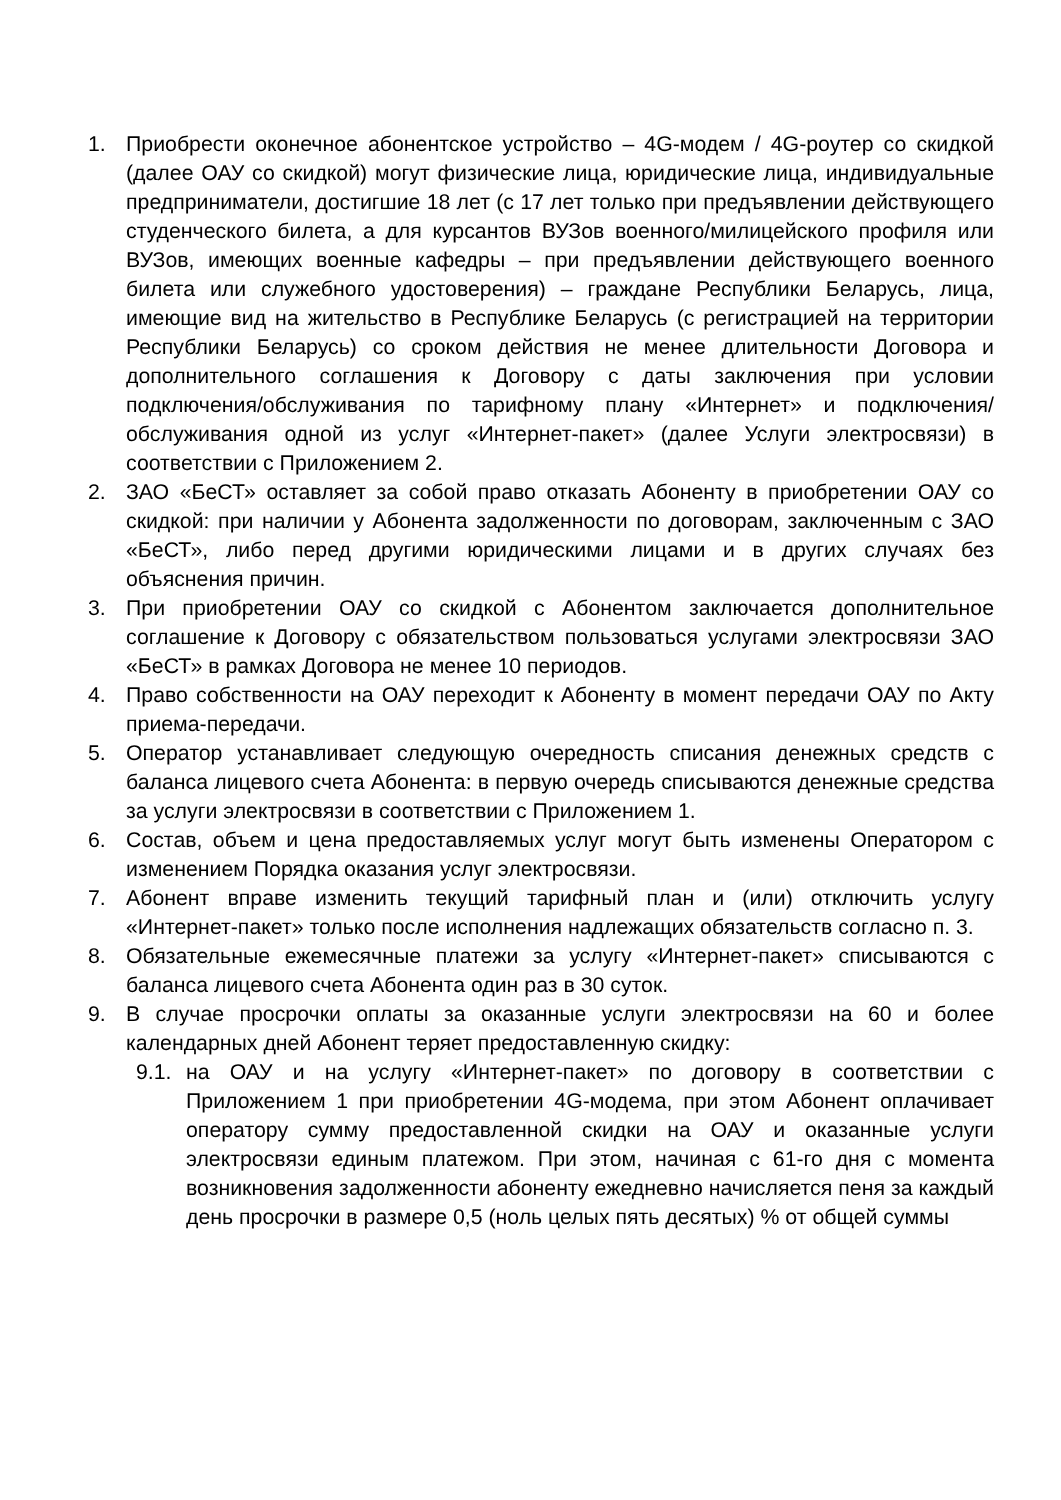1. Приобрести оконечное абонентское устройство – 4G-модем / 4G-роутер со скидкой (далее ОАУ со скидкой) могут физические лица, юридические лица, индивидуальные предприниматели, достигшие 18 лет (с 17 лет только при предъявлении действующего студенческого билета, а для курсантов ВУЗов военного/милицейского профиля или ВУЗов, имеющих военные кафедры – при предъявлении действующего военного билета или служебного удостоверения) – граждане Республики Беларусь, лица, имеющие вид на жительство в Республике Беларусь (с регистрацией на территории Республики Беларусь) со сроком действия не менее длительности Договора и дополнительного соглашения к Договору с даты заключения при условии подключения/обслуживания по тарифному плану «Интернет» и подключения/обслуживания одной из услуг «Интернет-пакет» (далее Услуги электросвязи) в соответствии с Приложением 2.
2. ЗАО «БеСТ» оставляет за собой право отказать Абоненту в приобретении ОАУ со скидкой: при наличии у Абонента задолженности по договорам, заключенным с ЗАО «БеСТ», либо перед другими юридическими лицами и в других случаях без объяснения причин.
3. При приобретении ОАУ со скидкой с Абонентом заключается дополнительное соглашение к Договору с обязательством пользоваться услугами электросвязи ЗАО «БеСТ» в рамках Договора не менее 10 периодов.
4. Право собственности на ОАУ переходит к Абоненту в момент передачи ОАУ по Акту приема-передачи.
5. Оператор устанавливает следующую очередность списания денежных средств с баланса лицевого счета Абонента: в первую очередь списываются денежные средства за услуги электросвязи в соответствии с Приложением 1.
6. Состав, объем и цена предоставляемых услуг могут быть изменены Оператором с изменением Порядка оказания услуг электросвязи.
7. Абонент вправе изменить текущий тарифный план и (или) отключить услугу «Интернет-пакет» только после исполнения надлежащих обязательств согласно п. 3.
8. Обязательные ежемесячные платежи за услугу «Интернет-пакет» списываются с баланса лицевого счета Абонента один раз в 30 суток.
9. В случае просрочки оплаты за оказанные услуги электросвязи на 60 и более календарных дней Абонент теряет предоставленную скидку:
9.1. на ОАУ и на услугу «Интернет-пакет» по договору в соответствии с Приложением 1 при приобретении 4G-модема, при этом Абонент оплачивает оператору сумму предоставленной скидки на ОАУ и оказанные услуги электросвязи единым платежом. При этом, начиная с 61-го дня с момента возникновения задолженности абоненту ежедневно начисляется пеня за каждый день просрочки в размере 0,5 (ноль целых пять десятых) % от общей суммы